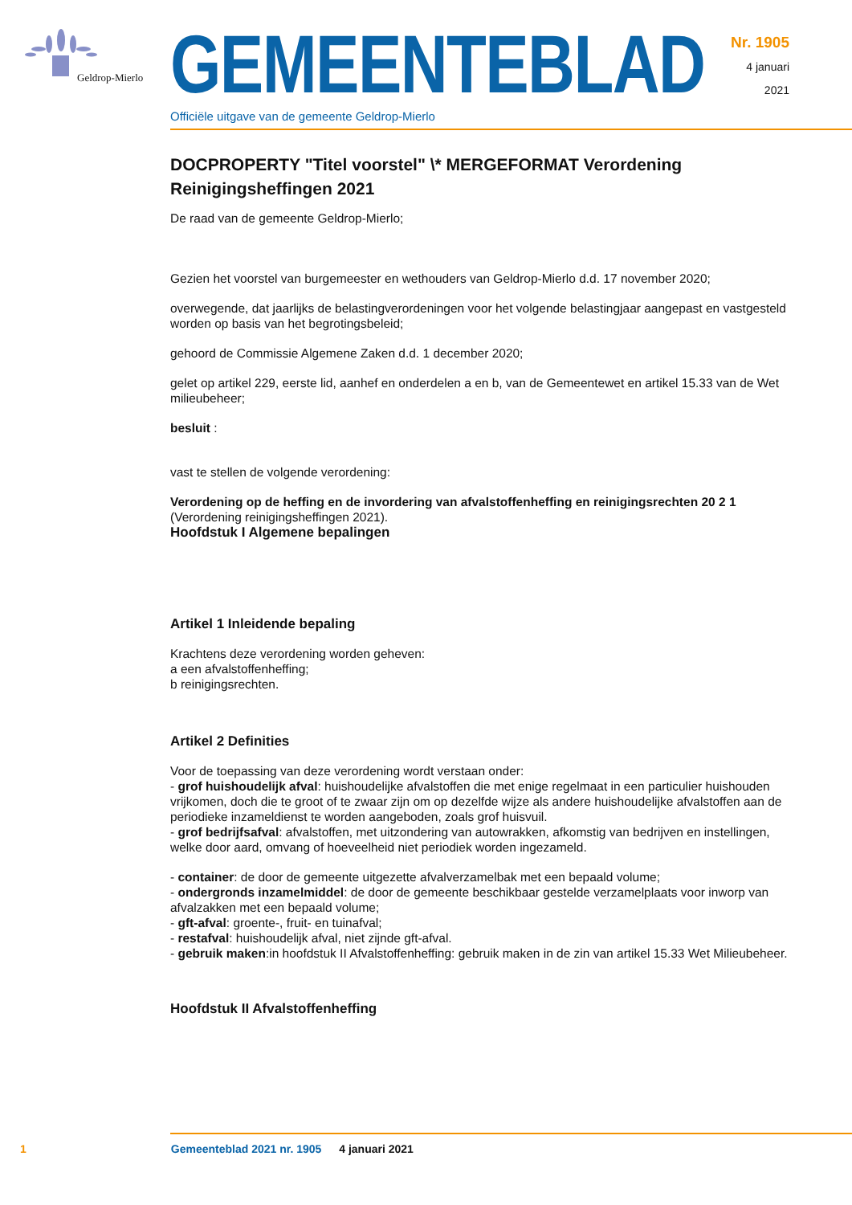Geldrop-Mierlo
GEMEENTEBLAD
Officiële uitgave van de gemeente Geldrop-Mierlo
Nr. 1905
4 januari
2021
DOCPROPERTY "Titel voorstel" \* MERGEFORMAT Verordening Reinigingsheffingen 2021
De raad van de gemeente Geldrop-Mierlo;
Gezien het voorstel van burgemeester en wethouders van Geldrop-Mierlo d.d. 17 november 2020;
overwegende, dat jaarlijks de belastingverordeningen voor het volgende belastingjaar aangepast en vastgesteld worden op basis van het begrotingsbeleid;
gehoord de Commissie Algemene Zaken d.d. 1 december 2020;
gelet op artikel 229, eerste lid, aanhef en onderdelen a en b, van de Gemeentewet en artikel 15.33 van de Wet milieubeheer;
besluit :
vast te stellen de volgende verordening:
Verordening op de heffing en de invordering van afvalstoffenheffing en reinigingsrechten 20 2 1 (Verordening reinigingsheffingen 2021).
Hoofdstuk I Algemene bepalingen
Artikel 1 Inleidende bepaling
Krachtens deze verordening worden geheven:
a een afvalstoffenheffing;
b reinigingsrechten.
Artikel 2 Definities
Voor de toepassing van deze verordening wordt verstaan onder:
- grof huishoudelijk afval: huishoudelijke afvalstoffen die met enige regelmaat in een particulier huishouden vrijkomen, doch die te groot of te zwaar zijn om op dezelfde wijze als andere huishoudelijke afvalstoffen aan de periodieke inzameldienst te worden aangeboden, zoals grof huisvuil.
- grof bedrijfsafval: afvalstoffen, met uitzondering van autowrakken, afkomstig van bedrijven en instellingen, welke door aard, omvang of hoeveelheid niet periodiek worden ingezameld.
- container: de door de gemeente uitgezette afvalverzamelbak met een bepaald volume;
- ondergronds inzamelmiddel: de door de gemeente beschikbaar gestelde verzamelplaats voor inworp van afvalzakken met een bepaald volume;
- gft-afval: groente-, fruit- en tuinafval;
- restafval: huishoudelijk afval, niet zijnde gft-afval.
- gebruik maken:in hoofdstuk II Afvalstoffenheffing: gebruik maken in de zin van artikel 15.33 Wet Milieubeheer.
Hoofdstuk II Afvalstoffenheffing
1 Gemeenteblad 2021 nr. 1905 4 januari 2021